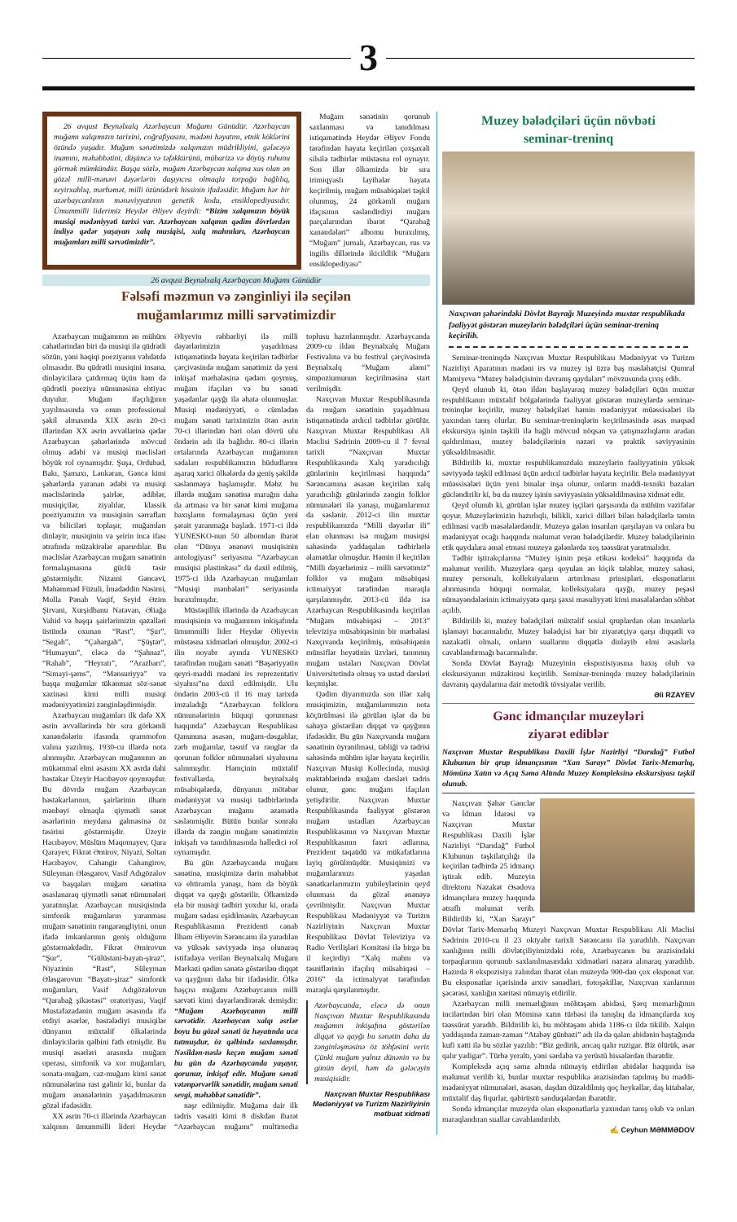3
26 avqust Beynəlxalq Azərbaycan Muğamı Günüdür. Azərbaycan muğamı xalqımızın tarixini, coğrafiyasını, mədəni həyatını, etnik köklərini özündə yaşadır. Muğam sənətimizdə xalqımızın müdrikliyini, gələcəyə inamını, məhəbbətini, düşüncə və təfəkkürünü, mübarizə və döyüş ruhunu görmək mümkündür. Başqa sözlə, muğam Azərbaycan xalqına xas olan ən gözəl milli-mənəvi dəyərlərin daşıyıcısı olmaqla torpağa bağlılıq, xeyirxahlıq, mərhəmət, milli özünüdərk hissinin ifadəsidir. Muğam hər bir azərbaycanlının mənəviyyatının genetik kodu, ensiklopediyasıdır. Ümummilli liderimiz Heydər Əliyev deyirdi: “Bizim xalqımızın böyük musiqi mədəniyyəti tarixi var. Azərbaycan xalqının qədim dövrlərdən indiyə qədər yaşayan xalq musiqisi, xalq mahnıları, Azərbaycan muğamları milli sərvətimizdir”.
Muğam sənətinin qorunub saxlanması və tanıdılması istiqamətində Heydər Əliyev Fondu tərəfindən həyata keçirilən çoxşaxəli silsilə tədbirlər müstəsna rol oynayır. Son illər ölkəmizdə bir sıra irimiqyaslı layihələr həyata keçirilmiş, muğam müsabiqələri təşkil olunmuş, 24 görkəmli muğam ifaçısının səsləndirdiyi muğam parçalarından ibarət “Qarabağ xanəndələri” albomu buraxılmış, “Muğam” jurnalı, Azərbaycan, rus və ingilis dillərində ikicildlik “Muğam ensiklopediyası”
26 avqust Beynəlxalq Azərbaycan Muğamı Günüdür
Fəlsəfi məzmun və zənginliyi ilə seçilən
muğamlarımız milli sərvətimizdir
Azərbaycan muğamının ən mühüm cəhətlərindən biri də musiqi ilə qüdrətli sözün, yəni həqiqi poeziyanın vəhdətdə olmasıdır. Bu qüdrətli musiqini insana, dinləyicilərə çatdırmaq üçün həm də qüdrətli poeziya nümunəsinə ehtiyac duyulur. Muğam ifaçılığının yayılmasında və onun professional şəkil almasında XIX əsrin 20-ci illərindən XX əsrin əvvəllərinə qədər Azərbaycan şəhərlərində mövcud olmuş ədəbi və musiqi məclisləri böyük rol oynamışdır. Şuşa, Ordubad, Bakı, Şamaxı, Lənkəran, Gəncə kimi şəhərlərdə yaranan ədəbi və musiqi məclislərində şairlər, ədiblər, musiqiçilər, ziyalılar, klassik poeziyamızın və musiqinin sərrafları və biliciləri toplaşır, muğamları dinləyir, musiqinin və şeirin incə ifası ətrafında müzakirələr aparırdılar. Bu məclislər Azərbaycan muğam sənətinin formalaşmasına güclü təsir göstərmişdir. Nizami Gəncəvi, Məhəmməd Füzuli, İmadəddin Nəsimi, Molla Pənah Vaqif, Seyid Əzim Şirvani, Xurşidbanu Natəvan, Əliağa Vahid və başqa şairlərimizin qəzəlləri üstündə oxunan “Rast”, “Şur”, “Segah”, “Çahargah”, “Şüştər”, “Humayun”, eləcə də “Şahnaz”, “Rahab”, “Heyratı”, “Arazbarı”, “Simayi-şəms”, “Mənsuriyyə” və başqa muğamlar tükənməz söz-sənət xəzinəsi kimi milli musiqi mədəniyyətimizi zənginləşdirmişdir.
Azərbaycan muğamları ilk dəfə XX əsrin əvvəllərində bir sıra görkəmli xanəndələrin ifasında qrammofon valına yazılmış, 1930-cu illərdə nota alınmışdır. Azərbaycan muğamının ən mükəmməl elmi əsasını XX əsrdə dahi bəstəkar Üzeyir Hacıbəyov qoymuşdur. Bu dövrdə muğam Azərbaycan bəstəkarlarının, şairlərinin ilham mənbəyi olmaqla qiymətli sənət əsərlərinin meydana gəlməsinə öz təsirini göstərmişdir. Üzeyir Hacıbəyov, Müslüm Maqomayev, Qara Qarayev, Fikrət Əmirov, Niyazi, Soltan Hacıbəyov, Cahangir Cahangirov, Süleyman Ələsgərov, Vasif Adıgözəlov və başqaları muğam sənətinə əsaslanaraq qiymətli sənət nümunələri yaratmışlar. Azərbaycan musiqisində simfonik muğamların yaranması muğam sənətinin rəngarəngliyini, onun ifadə imkanlarının geniş olduğunu göstərməkdədir. Fikrət Əmirovun “Şur”, “Gülüstani-bayatı-şiraz”, Niyazinin “Rast”, Süleyman Ələsgərovun “Bayatı-şiraz” simfonik muğamları, Vasif Adıgözəlovun “Qarabağ şikəstəsi” oratoriyası, Vaqif Mustafazadənin muğam əsasında ifa etdiyi əsərlər, bəstələdiyi musiqilər dünyanın müxtəlif ölkələrində dinləyicilərin qəlbini fəth etmişdir. Bu musiqi əsərləri arasında muğam operası, simfonik və xor muğamları, sonata-muğam, caz-muğam kimi sənət nümunələrinə rast gəlinir ki, bunlar da muğam ənənələrinin yaşadılmasının gözəl ifadəsidir.
XX əsrin 70-ci illərində Azərbaycan xalqının ümummilli lideri Heydər Əliyevin rəhbərliyi ilə milli dəyərlərimizin yaşadılması istiqamətində həyata keçirilən tədbirlər çərçivəsində muğam sənətimiz də yeni inkişaf mərhələsinə qədəm qoymuş, muğam ifaçıları və bu sənəti yaşadanlar qayğı ilə əhatə olunmuşlar. Musiqi mədəniyyəti, o cümlədən muğam sənəti tariximizin ötən əsrin 70-ci illərindən bəri olan dövrü ulu öndərin adı ilə bağlıdır. 80-ci illərin ortalarında Azərbaycan muğamının sədaları respublikamızın hüdudlarını aşaraq xarici ölkələrdə də geniş şəkildə səslənməyə başlamışdır. Məhz bu illərdə muğam sənətinə marağın daha da artması və bir sənət kimi muğama baxışların formalaşması üçün yeni şərait yaranmağa başladı. 1971-ci ildə YUNESKO-nun 50 albomdan ibarət olan “Dünya ənənəvi musiqisinin antologiyası” seriyasına “Azərbaycan musiqisi plastinkası” da daxil edilmiş, 1975-ci ildə Azərbaycan muğamları “Musiqi mənbələri” seriyasında buraxılmışdır.
Müstəqillik illərində də Azərbaycan musiqisinin və muğamının inkişafında ümummilli lider Heydər Əliyevin müstəsna xidmətləri olmuşdur. 2002-ci ilin noyabr ayında YUNESKO tərəfindən muğam sənəti “Bəşəriyyətin qeyri-maddi mədəni irs reprezentativ siyahısı”na daxil edilmişdir. Ulu öndərin 2003-cü il 16 may tarixdə imzaladığı “Azərbaycan folkloru nümunələrinin hüquqi qorunması haqqında” Azərbaycan Respublikası Qanununa əsasən, muğam-dəsgahlar, zərb muğamlar, təsnif və rənglər də qorunan folklor nümunələri siyahısına salınmışdır. Həmçinin müxtəlif festivallarda, beynəlxalq müsabiqələrdə, dünyanın mötəbər mədəniyyət və musiqi tədbirlərində Azərbaycan muğamı əzəmətlə səslənmişdir. Bütün bunlar sonrakı illərdə də zəngin muğam sənətimizin inkişafı və tanıdılmasında həlledici rol oynamışdır.
Bu gün Azərbaycanda muğam sənətinə, musiqimizə dərin məhəbbət və ehtiramla yanaşı, həm də böyük diqqət və qayğı göstərilir. Ölkəmizdə elə bir musiqi tədbiri yoxdur ki, orada muğam sədası eşidilməsin. Azərbaycan Respublikasının Prezidenti cənab İlham Əliyevin Sərəncamı ilə yaradılan və yüksək səviyyədə inşa olunaraq istifadəyə verilən Beynəlxalq Muğam Mərkəzi qədim sənətə göstərilən diqqət və qayğının daha bir ifadəsidir. Ölkə başçısı muğamı Azərbaycanın milli sərvəti kimi dəyərləndirərək demişdir: “Muğam Azərbaycanın milli sərvətidir. Azərbaycan xalqı əsrlər boyu bu gözəl sənəti öz həyatında uca tutmuşdur, öz qəlbində saxlamışdır. Nəsildən-nəslə keçən muğam sənəti bu gün də Azərbaycanda yaşayır, qorunur, inkişaf edir. Muğam sənəti vətənpərvərlik sənətidir, muğam sənəti sevgi, məhəbbət sənətidir”.
nəşr edilmişdir. Muğama dair ilk tədris vəsaiti kimi 8 diskdən ibarət “Azərbaycan muğamı” multimedia toplusu hazırlanmışdır. Azərbaycanda 2009-cu ildən Beynəlxalq Muğam Festivalına və bu festival çərçivəsində Beynəlxalq “Muğam aləmi” simpoziumunun keçirilməsinə start verilmişdir.
Naxçıvan Muxtar Respublikasında da muğam sənətinin yaşadılması istiqamətində ardıcıl tədbirlər görülür. Naxçıvan Muxtar Respublikası Ali Məclisi Sədrinin 2009-cu il 7 fevral tarixli “Naxçıvan Muxtar Respublikasında Xalq yaradıcılığı günlərinin keçirilməsi haqqında” Sərəncamına əsasən keçirilən xalq yaradıcılığı günlərində zəngin folklor nümunələri ilə yanaşı, muğamlarımız da səslənir. 2012-ci ilin muxtar respublikamızda “Milli dəyərlər ili” elan olunması isə muğam musiqisi sahəsində yaddaqalan tədbirlərlə əlamətdar olmuşdur. Həmin il keçirilən “Milli dəyərlərimiz – milli sərvətimiz” folklor və muğam müsabiqəsi ictimaiyyət tərəfindən maraqla qarşılanmışdır. 2013-cü ildə isə Azərbaycan Respublikasında keçirilən “Muğam müsabiqəsi – 2013” televiziya müsabiqəsinin bir mərhələsi Naxçıvanda keçirilmiş, müsabiqənin münsiflər heyətinin üzvləri, tanınmış muğam ustaları Naxçıvan Dövlət Universitetində olmuş və ustad dərsləri keçmişlər.
Qədim diyarımızda son illər xalq musiqimizin, muğamlarımızın nota köçürülməsi ilə görülən işlər də bu sahəyə göstərilən diqqət və qayğının ifadəsidir. Bu gün Naxçıvanda muğam sənətinin öyrənilməsi, təbliği və tədrisi sahəsində mühüm işlər həyata keçirilir. Naxçıvan Musiqi Kollecində, musiqi məktəblərində muğam dərsləri tədris olunur, gənc muğam ifaçıları yetişdirilir. Naxçıvan Muxtar Respublikasında fəaliyyət göstərən muğam ustadları Azərbaycan Respublikasının və Naxçıvan Muxtar Respublikasının fəxri adlarına, Prezident təqaüdü və mükafatlarına layiq görülmüşdür. Musiqimizi və muğamlarımızı yaşadan sənətkarlarımızın yubileylərinin qeyd olunması da gözəl ənənəyə çevrilmişdir. Naxçıvan Muxtar Respublikası Mədəniyyət və Turizm Nazirliyinin Naxçıvan Muxtar Respublikası Dövlət Televiziya və Radio Verilişləri Komitəsi ilə birgə bu il keçirdiyi “Xalq mahnı və təsniflərinin ifaçılıq müsabiqəsi – 2016” da ictimaiyyət tərəfindən maraqla qarşılanmışdır.
Azərbaycanda, eləcə də onun Naxçıvan Muxtar Respublikasında muğamın inkişafına göstərilən diqqət və qayğı bu sənətin daha da zənginləşməsinə öz töhfəsini verir. Çünki muğam yalnız dünənin və bu günün deyil, həm də gələcəyin musiqisidir.
Naxçıvan Muxtar Respublikası Mədəniyyət və Turizm Nazirliyinin mətbuat xidməti
Muzey bələdçiləri üçün növbəti
seminar-treninq
Naxçıvan şəhərindəki Dövlət Bayrağı Muzeyində muxtar respublikada fəaliyyət göstərən muzeylərin bələdçiləri üçün seminar-treninq keçirilib.
Seminar-treninqdə Naxçıvan Muxtar Respublikası Mədəniyyət və Turizm Nazirliyi Aparatının mədəni irs və muzey işi üzrə baş məsləhətçisi Qumral Məmiyeva “Muzey bələdçisinin davranış qaydaları” mövzusunda çıxış edib.
Qeyd olunub ki, ötən ildən başlayaraq muzey bələdçiləri üçün muxtar respublikanın müxtəlif bölgələrində fəaliyyət göstərən muzeylərdə seminar-treninqlər keçirilir, muzey bələdçiləri həmin mədəniyyət müəssisələri ilə yaxından tanış olurlar. Bu seminar-treninqlərin keçirilməsində əsas məqsəd ekskursiya işinin təşkili ilə bağlı mövcud nöqsan və çatışmazlıqların aradan qaldırılması, muzey bələdçilərinin nəzəri və praktik səviyyəsinin yüksəldilməsidir.
Bildirilib ki, muxtar respublikamızdakı muzeylərin fəaliyyətinin yüksək səviyyədə təşkil edilməsi üçün ardıcıl tədbirlər həyata keçirilir. Belə mədəniyyət müəssisələri üçün yeni binalar inşa olunur, onların maddi-texniki bazaları gücləndirilir ki, bu da muzey işinin səviyyəsinin yüksəldilməsinə xidmət edir.
Qeyd olunub ki, görülən işlər muzey işçiləri qarşısında da mühüm vəzifələr qoyur. Muzeylərimizin hazırlıqlı, bilikli, xarici dilləri bilən bələdçilərlə təmin edilməsi vacib məsələlərdəndir. Muzeyə gələn insanları qarşılayan və onlara bu mədəniyyət ocağı haqqında məlumat verən bələdçilərdir. Muzey bələdçilərinin etik qaydalara əməl etməsi muzeyə gələnlərdə xoş təəssürat yaratmalıdır.
Tədbir iştirakçılarına “Muzey işinin peşə etikası kodeksi” haqqında da məlumat verilib. Muzeylərə qarşı qoyulan ən kiçik tələblər, muzey sahəsi, muzey personalı, kolleksiyaların artırılması prinsipləri, eksponatların alınmasında hüquqi normalar, kolleksiyalara qayğı, muzey peşəsi nümayəndələrinin ictimaiyyətə qarşı şəxsi məsuliyyəti kimi məsələlərdən söhbət açılıb.
Bildirilib ki, muzey bələdçiləri müxtəlif sosial qruplardan olan insanlarla işləməyi bacarmalıdır. Muzey bələdçisi hər bir ziyarətçiyə qarşı diqqətli və nəzakətli olmalı, onların suallarını diqqətlə dinləyib elmi əsaslarla cavablandırmağı bacarmalıdır.
Sonda Dövlət Bayrağı Muzeyinin ekspozisiyasına baxış olub və ekskursiyanın müzakirəsi keçirilib. Seminar-treninqdə muzey bələdçilərinin davranış qaydalarına dair metodik tövsiyələr verilib.
Əli RZAYEV
Gənc idmançılar muzeyləri
ziyarət ediblər
Naxçıvan Muxtar Respublikası Daxili İşlər Nazirliyi “Darıdağ” Futbol Klubunun bir qrup idmançısının “Xan Sarayı” Dövlət Tarix-Memarlıq, Mömünə Xatın və Açıq Səma Altında Muzey Kompleksinə ekskursiyası təşkil olunub.
Naxçıvan Şəhər Gənclər və İdman İdarəsi və Naxçıvan Muxtar Respublikası Daxili İşlər Nazirliyi “Darıdağ” Futbol Klubunun təşkilatçılığı ilə keçirilən tədbirdə 25 idmançı iştirak edib. Muzeyin direktoru Nəzakət Əsədova idmançılara muzey haqqında ətraflı məlumat verib. Bildirilib ki, “Xan Sarayı” Dövlət Tarix-Memarlıq Muzeyi Naxçıvan Muxtar Respublikası Ali Məclisi Sədrinin 2010-cu il 23 oktyabr tarixli Sərəncamı ilə yaradılıb. Naxçıvan xanlığının milli dövlətçiliyimizdəki rolu, Azərbaycanın bu ərazisindəki torpaqlarının qorunub saxlanılmasındakı xidmətləri nəzərə alınaraq yaradılıb. Hazırda 8 ekspozisiya zalından ibarət olan muzeydə 900-dən çox eksponat var. Bu eksponatlar içərisində arxiv sənədləri, fotoşəkillər, Naxçıvan xanlarının şəcərəsi, xanlığın xəritəsi nümayiş etdirilir.
Azərbaycan milli memarlığının möhtəşəm abidəsi, Şərq memarlığının incilərindən biri olan Möminə xatın türbəsi ilə tanışlıq da idmançılarda xoş təəssürat yaradıb. Bildirilib ki, bu möhtəşəm abidə 1186-cı ildə tikilib. Xalqın yaddaşında zaman-zaman “Atabəy günbəzi” adı ilə də qalan abidənin baştağında kufi xətti ilə bu sözlər yazılıb: “Biz gedirik, ancaq qalır ruzigar. Biz ölürük, əsər qalır yadigar”. Türbə yeraltı, yəni sərdabə və yerüstü hissələrdən ibarətdir.
Kompleksdə açıq səma altında nümayiş etdirilən abidələr haqqında isə məlumat verilib ki, bunlar muxtar respublika ərazisindən tapılmış bu maddi-mədəniyyət nümunələri, əsasən, daşdan düzəldilmiş qoç heykəllər, daş kitabələr, müxtəlif daş fiqurlar, qəbirüstü sənduqələrdən ibarətdir.
Sonda idmançılar muzeydə olan eksponatlarla yaxından tanış olub və onları maraqlandıran suallar cavablandırılıb.
✍ Ceyhun MƏMMƏDOV